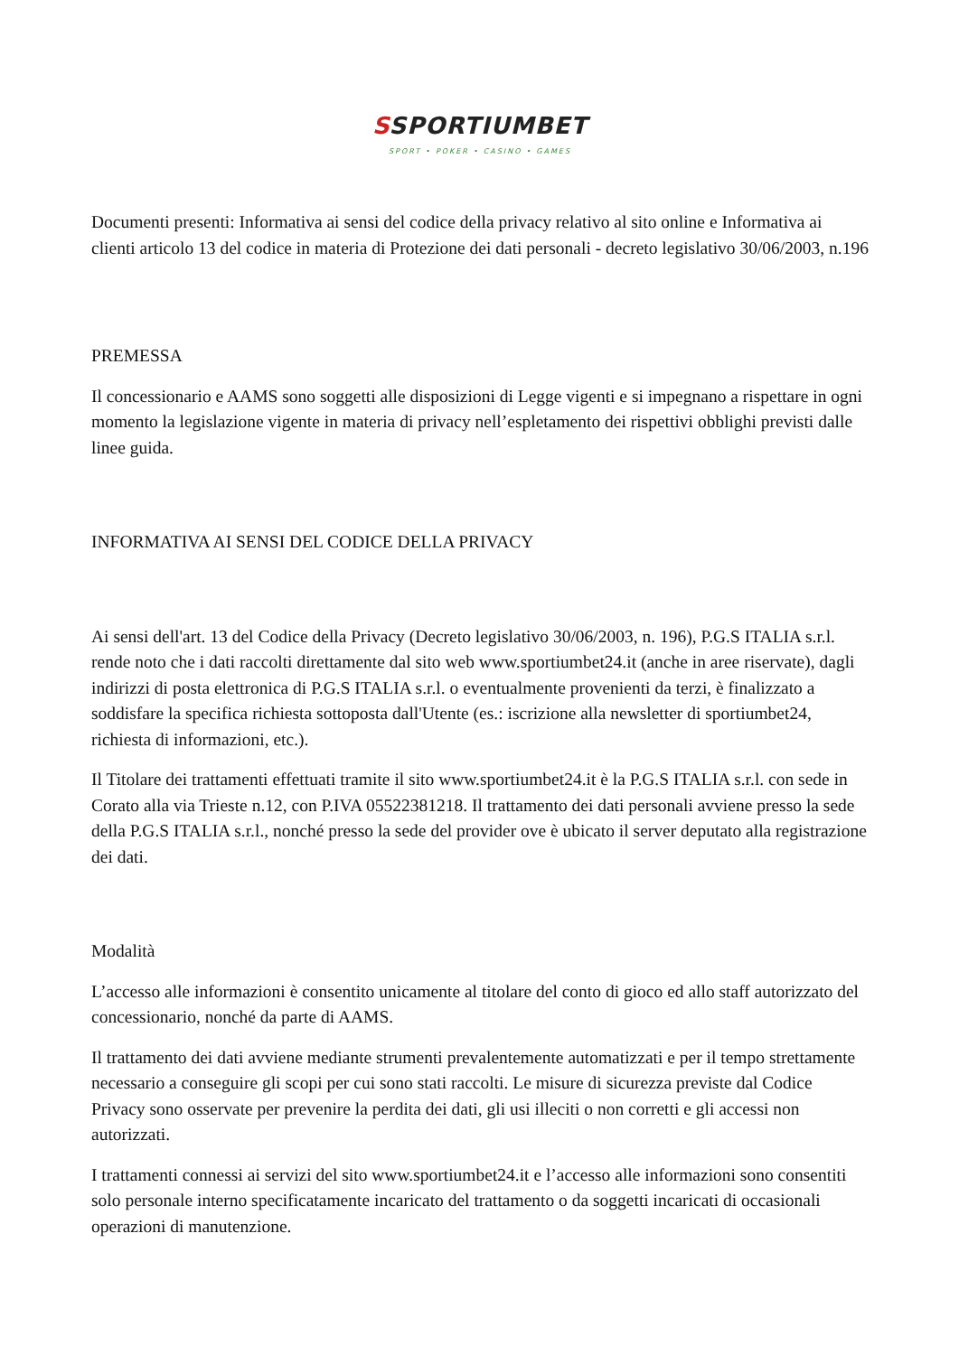SSPORTIUMBET
SPORT • POKER • CASINO • GAMES
Documenti presenti: Informativa ai sensi del codice della privacy relativo al sito online e Informativa ai clienti articolo 13 del codice in materia di Protezione dei dati personali - decreto legislativo 30/06/2003, n.196
PREMESSA
Il concessionario e AAMS sono soggetti alle disposizioni di Legge vigenti e si impegnano a rispettare in ogni momento la legislazione vigente in materia di privacy nell’espletamento dei rispettivi obblighi previsti dalle linee guida.
INFORMATIVA AI SENSI DEL CODICE DELLA PRIVACY
Ai sensi dell'art. 13 del Codice della Privacy (Decreto legislativo 30/06/2003, n. 196), P.G.S ITALIA s.r.l. rende noto che i dati raccolti direttamente dal sito web www.sportiumbet24.it (anche in aree riservate), dagli indirizzi di posta elettronica di P.G.S ITALIA s.r.l. o eventualmente provenienti da terzi, è finalizzato a soddisfare la specifica richiesta sottoposta dall'Utente (es.: iscrizione alla newsletter di sportiumbet24, richiesta di informazioni, etc.).
Il Titolare dei trattamenti effettuati tramite il sito www.sportiumbet24.it è la P.G.S ITALIA s.r.l. con sede in Corato alla via Trieste n.12, con P.IVA 05522381218. Il trattamento dei dati personali avviene presso la sede della P.G.S ITALIA s.r.l., nonché presso la sede del provider ove è ubicato il server deputato alla registrazione dei dati.
Modalità
L’accesso alle informazioni è consentito unicamente al titolare del conto di gioco ed allo staff autorizzato del concessionario, nonché da parte di AAMS.
Il trattamento dei dati avviene mediante strumenti prevalentemente automatizzati e per il tempo strettamente necessario a conseguire gli scopi per cui sono stati raccolti. Le misure di sicurezza previste dal Codice Privacy sono osservate per prevenire la perdita dei dati, gli usi illeciti o non corretti e gli accessi non autorizzati.
I trattamenti connessi ai servizi del sito www.sportiumbet24.it e l’accesso alle informazioni sono consentiti solo personale interno specificatamente incaricato del trattamento o da soggetti incaricati di occasionali operazioni di manutenzione.